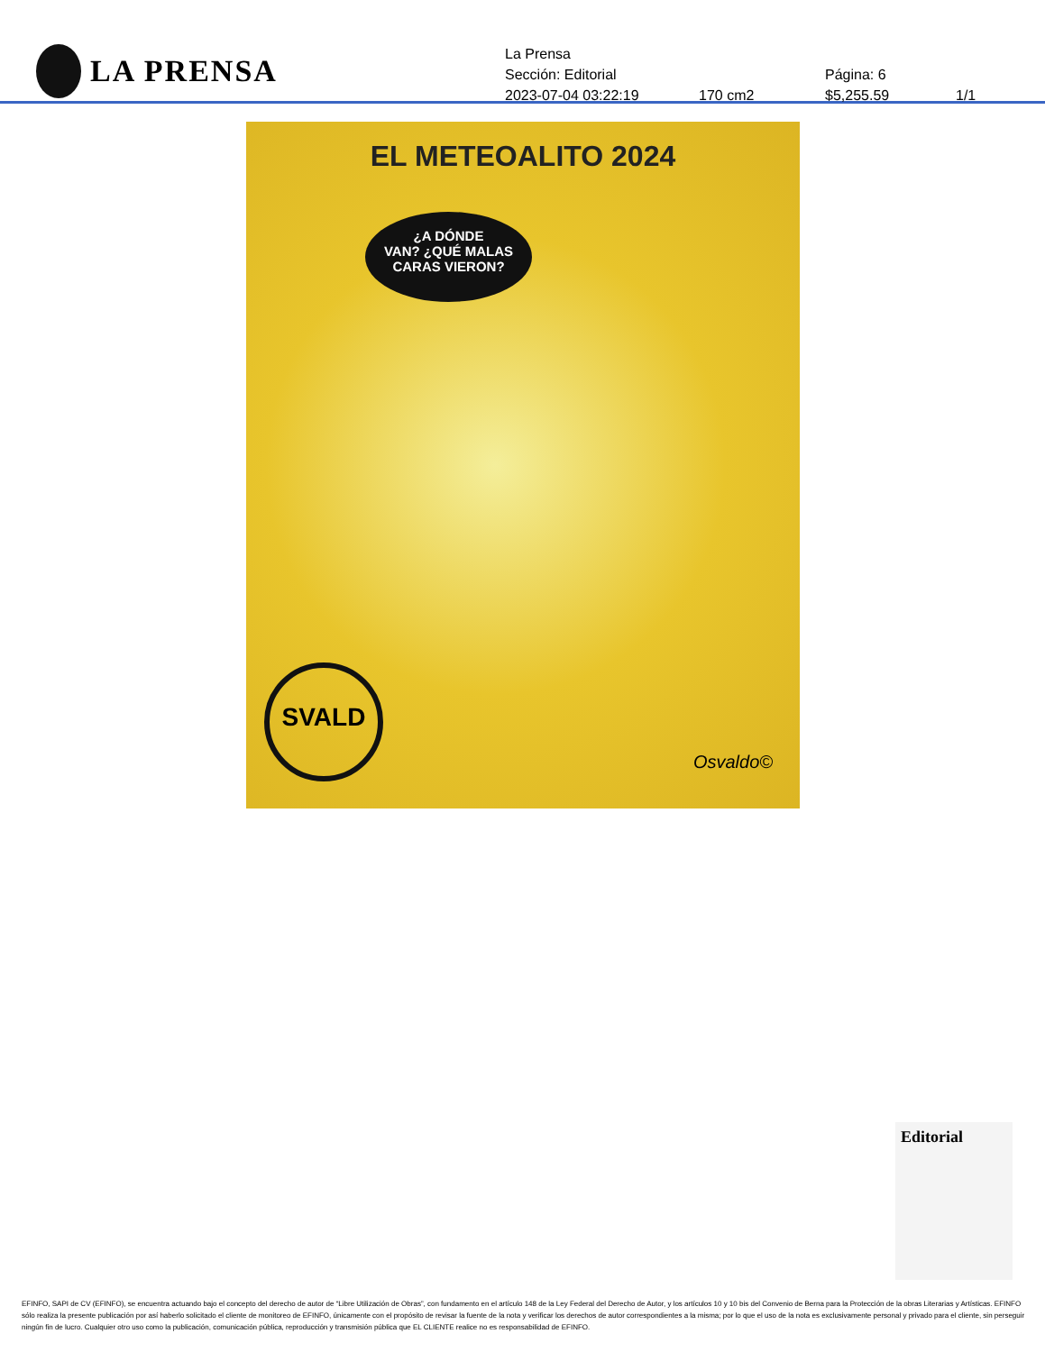LA PRENSA
La Prensa
Sección: Editorial Página: 6
2023-07-04 03:22:19 170 cm2 $5,255.59 1/1
EL METEOALITO 2024
¿A DÓNDE
VAN? ¿QUÉ MALAS
CARAS VIERON?
SVALD Osvaldo©
Editorial
EFINFO, SAPI de CV (EFINFO), se encuentra actuando bajo el concepto del derecho de autor de “Libre Utilización de Obras”, con fundamento en el artículo 148 de la Ley Federal del Derecho de Autor, y los artículos 10 y 10 bis del Convenio de Berna para la Protección de la obras Literarias y Artísticas. EFINFO sólo realiza la presente publicación por así haberlo solicitado el cliente de monitoreo de EFINFO, únicamente con el propósito de revisar la fuente de la nota y verificar los derechos de autor correspondientes a la misma; por lo que el uso de la nota es exclusivamente personal y privado para el cliente, sin perseguir ningún fin de lucro. Cualquier otro uso como la publicación, comunicación pública, reproducción y transmisión pública que EL CLIENTE realice no es responsabilidad de EFINFO.